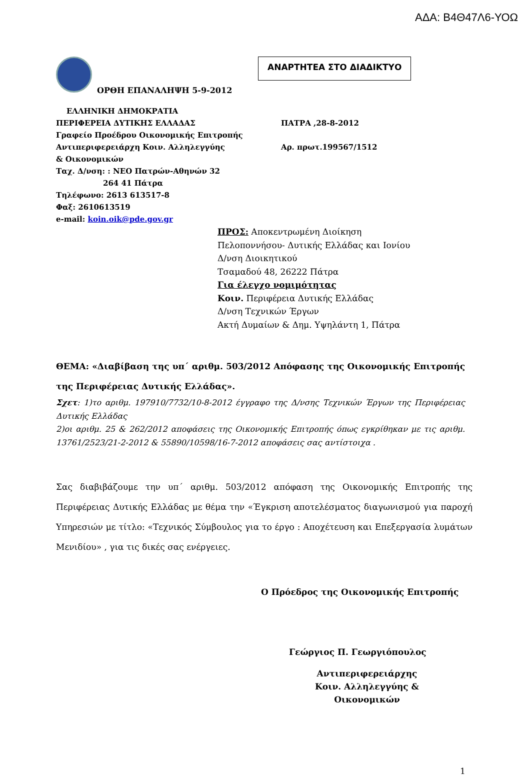ΑΔΑ: Β4Θ47Λ6-ΥΟΩ
ΟΡΘΗ ΕΠΑΝΑΛΗΨΗ 5-9-2012
ΑΝΑΡΤΗΤΕΑ ΣΤΟ ΔΙΑΔΙΚΤΥΟ
ΕΛΛΗΝΙΚΗ ΔΗΜΟΚΡΑΤΙΑ
ΠΕΡΙΦΕΡΕΙΑ ΔΥΤΙΚΗΣ ΕΛΛΑΔΑΣ
Γραφείο Προέδρου Οικονομικής Επιτροπής
Αντιπεριφερειάρχη Κοιν. Αλληλεγγύης
& Οικονομικών
Ταχ. Δ/νση: : ΝΕΟ Πατρών-Αθηνών 32
264 41 Πάτρα
Τηλέφωνο: 2613 613517-8
Φαξ: 2610613519
e-mail: koin.oik@pde.gov.gr
ΠΑΤΡΑ ,28-8-2012
Αρ. πρωτ.199567/1512
ΠΡΟΣ: Αποκεντρωμένη Διοίκηση
Πελοποννήσου- Δυτικής Ελλάδας και Ιονίου
Δ/νση Διοικητικού
Τσαμαδού 48, 26222 Πάτρα
Για έλεγχο νομιμότητας
Κοιν. Περιφέρεια Δυτικής Ελλάδας
Δ/νση Τεχνικών Έργων
Ακτή Δυμαίων & Δημ. Υψηλάντη 1, Πάτρα
ΘΕΜΑ: «Διαβίβαση της υπ΄ αριθμ. 503/2012 Απόφασης της Οικονομικής Επιτροπής της Περιφέρειας Δυτικής Ελλάδας».
Σχετ: 1)το αριθμ. 197910/7732/10-8-2012 έγγραφο της Δ/νσης Τεχνικών Έργων της Περιφέρειας Δυτικής Ελλάδας
2)οι αριθμ. 25 & 262/2012 αποφάσεις της Οικονομικής Επιτροπής όπως εγκρίθηκαν με τις αριθμ. 13761/2523/21-2-2012 & 55890/10598/16-7-2012 αποφάσεις σας αντίστοιχα .
Σας διαβιβάζουμε την υπ΄ αριθμ. 503/2012 απόφαση της Οικονομικής Επιτροπής της Περιφέρειας Δυτικής Ελλάδας με θέμα την «Έγκριση αποτελέσματος διαγωνισμού για παροχή Υπηρεσιών με τίτλο: «Τεχνικός Σύμβουλος για το έργο : Αποχέτευση και Επεξεργασία λυμάτων Μενιδίου» , για τις δικές σας ενέργειες.
Ο Πρόεδρος της Οικονομικής Επιτροπής
Γεώργιος Π. Γεωργιόπουλος
Αντιπεριφερειάρχης
Κοιν. Αλληλεγγύης & Οικονομικών
1